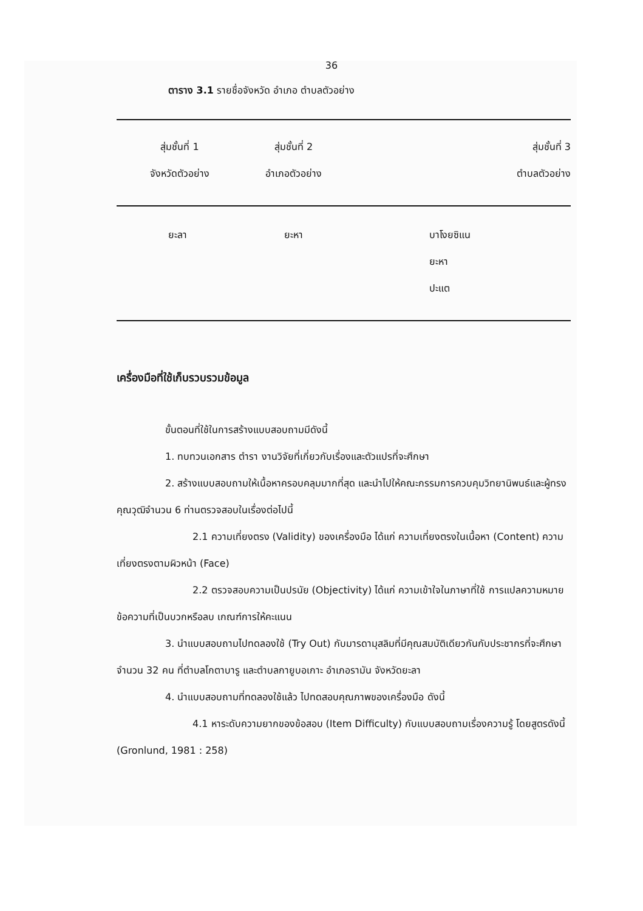36
ตาราง 3.1 รายชื่อจังหวัด อำเภอ ตำบลตัวอย่าง
| สุ่มชั้นที่ 1 จังหวัดตัวอย่าง | สุ่มชั้นที่ 2 อำเภอตัวอย่าง | สุ่มชั้นที่ 3 ตำบลตัวอย่าง |
| --- | --- | --- |
| ยะลา | ยะหา | บาโงยซิแน ยะหา ปะแต |
เครื่องมือที่ใช้เก็บรวบรวมข้อมูล
ขั้นตอนที่ใช้ในการสร้างแบบสอบถามมีดังนี้
1. ทบทวนเอกสาร ตำรา งานวิจัยที่เกี่ยวกับเรื่องและตัวแปรที่จะศึกษา
2. สร้างแบบสอบถามให้เนื้อหาครอบคลุมมากที่สุด และนำไปให้คณะกรรมการควบคุมวิทยานิพนธ์และผู้ทรงคุณวุฒิจำนวน 6 ท่านตรวจสอบในเรื่องต่อไปนี้
2.1 ความเที่ยงตรง (Validity) ของเครื่องมือ ได้แก่ ความเที่ยงตรงในเนื้อหา (Content) ความเที่ยงตรงตามผิวหน้า (Face)
2.2 ตรวจสอบความเป็นปรนัย (Objectivity) ได้แก่ ความเข้าใจในภาษาที่ใช้ การแปลความหมายข้อความที่เป็นบวกหรือลบ เกณฑ์การให้คะแนน
3. นำแบบสอบถามไปทดลองใช้ (Try Out) กับมารดามุสลิมที่มีคุณสมบัติเดียวกันกับประชากรที่จะศึกษาจำนวน 32 คน ที่ตำบลโกตาบารู และตำบลกายูบอเกาะ อำเภอรามัน จังหวัดยะลา
4. นำแบบสอบถามที่ทดลองใช้แล้ว ไปทดสอบคุณภาพของเครื่องมือ ดังนี้
4.1 หาระดับความยากของข้อสอบ (Item Difficulty) กับแบบสอบถามเรื่องความรู้ โดยสูตรดังนี้ (Gronlund, 1981 : 258)